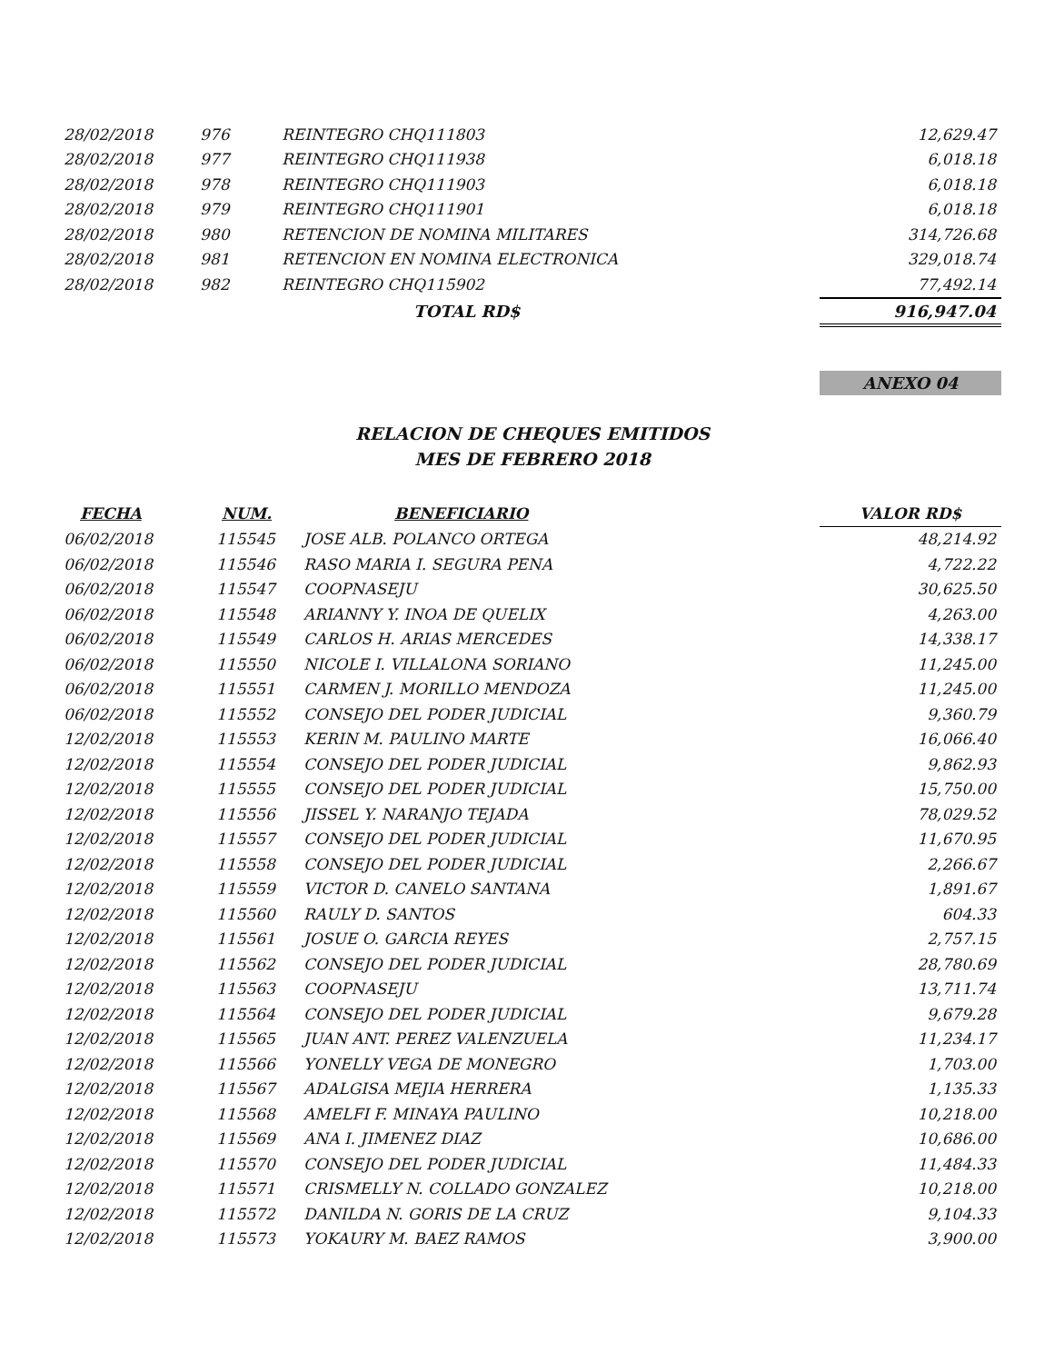| 28/02/2018 | 976 | REINTEGRO CHQ111803 | 12,629.47 |
| 28/02/2018 | 977 | REINTEGRO CHQ111938 | 6,018.18 |
| 28/02/2018 | 978 | REINTEGRO CHQ111903 | 6,018.18 |
| 28/02/2018 | 979 | REINTEGRO CHQ111901 | 6,018.18 |
| 28/02/2018 | 980 | RETENCION DE NOMINA MILITARES | 314,726.68 |
| 28/02/2018 | 981 | RETENCION EN NOMINA ELECTRONICA | 329,018.74 |
| 28/02/2018 | 982 | REINTEGRO CHQ115902 | 77,492.14 |
| | | TOTAL RD$ | 916,947.04 |
ANEXO 04
RELACION DE CHEQUES EMITIDOS
MES DE FEBRERO 2018
| FECHA | NUM. | BENEFICIARIO | VALOR RD$ |
| --- | --- | --- | --- |
| 06/02/2018 | 115545 | JOSE ALB. POLANCO ORTEGA | 48,214.92 |
| 06/02/2018 | 115546 | RASO MARIA I. SEGURA PENA | 4,722.22 |
| 06/02/2018 | 115547 | COOPNASEJU | 30,625.50 |
| 06/02/2018 | 115548 | ARIANNY Y. INOA DE QUELIX | 4,263.00 |
| 06/02/2018 | 115549 | CARLOS H. ARIAS MERCEDES | 14,338.17 |
| 06/02/2018 | 115550 | NICOLE I. VILLALONA SORIANO | 11,245.00 |
| 06/02/2018 | 115551 | CARMEN J. MORILLO MENDOZA | 11,245.00 |
| 06/02/2018 | 115552 | CONSEJO DEL PODER JUDICIAL | 9,360.79 |
| 12/02/2018 | 115553 | KERIN M. PAULINO MARTE | 16,066.40 |
| 12/02/2018 | 115554 | CONSEJO DEL PODER JUDICIAL | 9,862.93 |
| 12/02/2018 | 115555 | CONSEJO DEL PODER JUDICIAL | 15,750.00 |
| 12/02/2018 | 115556 | JISSEL Y. NARANJO TEJADA | 78,029.52 |
| 12/02/2018 | 115557 | CONSEJO DEL PODER JUDICIAL | 11,670.95 |
| 12/02/2018 | 115558 | CONSEJO DEL PODER JUDICIAL | 2,266.67 |
| 12/02/2018 | 115559 | VICTOR D. CANELO SANTANA | 1,891.67 |
| 12/02/2018 | 115560 | RAULY D. SANTOS | 604.33 |
| 12/02/2018 | 115561 | JOSUE O. GARCIA REYES | 2,757.15 |
| 12/02/2018 | 115562 | CONSEJO DEL PODER JUDICIAL | 28,780.69 |
| 12/02/2018 | 115563 | COOPNASEJU | 13,711.74 |
| 12/02/2018 | 115564 | CONSEJO DEL PODER JUDICIAL | 9,679.28 |
| 12/02/2018 | 115565 | JUAN ANT. PEREZ VALENZUELA | 11,234.17 |
| 12/02/2018 | 115566 | YONELLY VEGA DE MONEGRO | 1,703.00 |
| 12/02/2018 | 115567 | ADALGISA MEJIA HERRERA | 1,135.33 |
| 12/02/2018 | 115568 | AMELFI F. MINAYA PAULINO | 10,218.00 |
| 12/02/2018 | 115569 | ANA I. JIMENEZ DIAZ | 10,686.00 |
| 12/02/2018 | 115570 | CONSEJO DEL PODER JUDICIAL | 11,484.33 |
| 12/02/2018 | 115571 | CRISMELLY N. COLLADO GONZALEZ | 10,218.00 |
| 12/02/2018 | 115572 | DANILDA N. GORIS DE LA CRUZ | 9,104.33 |
| 12/02/2018 | 115573 | YOKAURY M. BAEZ RAMOS | 3,900.00 |